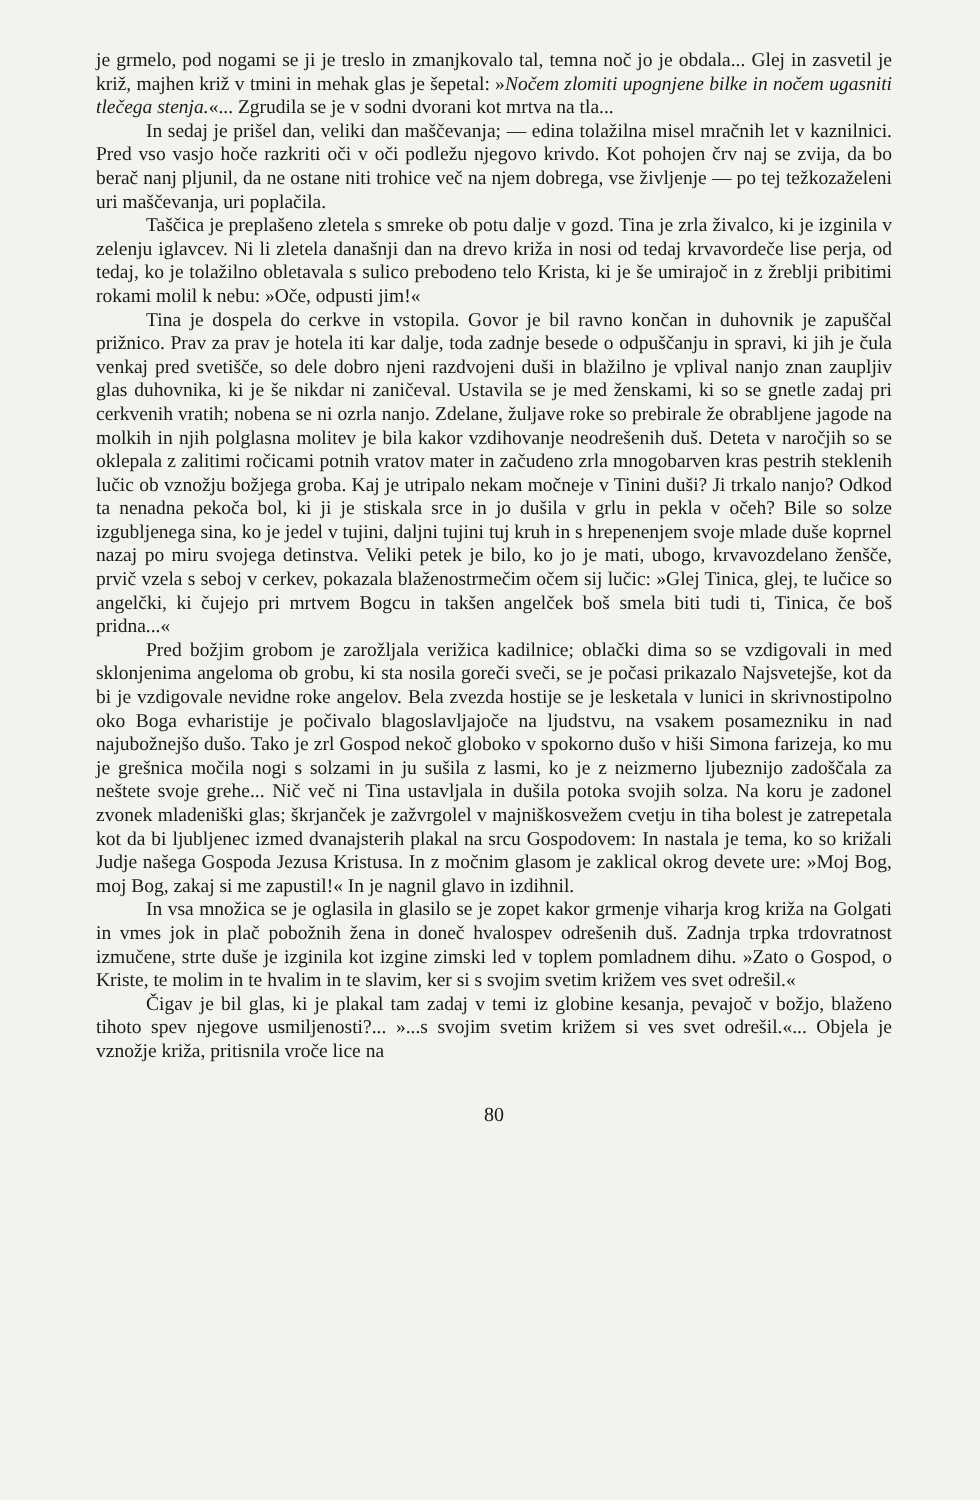je grmelo, pod nogami se ji je treslo in zmanjkovalo tal, temna noč jo je obdala... Glej in zasvetil je križ, majhen križ v tmini in mehak glas je šepetal: »Nočem zlomiti upognjene bilke in nočem ugasniti tlečega stenja.«... Zgrudila se je v sodni dvorani kot mrtva na tla...
In sedaj je prišel dan, veliki dan maščevanja; — edina tolažilna misel mračnih let v kaznilnici. Pred vso vasjo hoče razkriti oči v oči podležu njegovo krivdo. Kot pohojen črv naj se zvija, da bo berač nanj pljunil, da ne ostane niti trohice več na njem dobrega, vse življenje — po tej težkozaželeni uri maščevanja, uri poplačila.
Taščica je preplašeno zletela s smreke ob potu dalje v gozd. Tina je zrla živalco, ki je izginila v zelenju iglavcev. Ni li zletela današnji dan na drevo križa in nosi od tedaj krvavordeče lise perja, od tedaj, ko je tolažilno obletavala s sulico prebodeno telo Krista, ki je še umirajoč in z žreblji pribitimi rokami molil k nebu: »Oče, odpusti jim!«
Tina je dospela do cerkve in vstopila. Govor je bil ravno končan in duhovnik je zapuščal prižnico. Prav za prav je hotela iti kar dalje, toda zadnje besede o odpuščanju in spravi, ki jih je čula venkaj pred svetišče, so dele dobro njeni razdvojeni duši in blažilno je vplival nanjo znan zaupljiv glas duhovnika, ki je še nikdar ni zaničeval. Ustavila se je med ženskami, ki so se gnetle zadaj pri cerkvenih vratih; nobena se ni ozrla nanjo. Zdelane, žuljave roke so prebirale že obrabljene jagode na molkih in njih polglasna molitev je bila kakor vzdihovanje neodrešenih duš. Deteta v naročjih so se oklepala z zalitimi ročicami potnih vratov mater in začudeno zrla mnogobarven kras pestrih steklenih lučic ob vznožju božjega groba. Kaj je utripalo nekam močneje v Tinini duši? Ji trkalo nanjo? Odkod ta nenadna pekoča bol, ki ji je stiskala srce in jo dušila v grlu in pekla v očeh? Bile so solze izgubljenega sina, ko je jedel v tujini, daljni tujini tuj kruh in s hrepenenjem svoje mlade duše koprnel nazaj po miru svojega detinstva. Veliki petek je bilo, ko jo je mati, ubogo, krvavozdelano ženšče, prvič vzela s seboj v cerkev, pokazala blaženostrmečim očem sij lučic: »Glej Tinica, glej, te lučice so angelčki, ki čujejo pri mrtvem Bogcu in takšen angelček boš smela biti tudi ti, Tinica, če boš pridna...«
Pred božjim grobom je zarožljala verižica kadilnice; oblački dima so se vzdigovali in med sklonjenima angeloma ob grobu, ki sta nosila goreči sveči, se je počasi prikazalo Najsvetejše, kot da bi je vzdigovale nevidne roke angelov. Bela zvezda hostije se je lesketala v lunici in skrivnostipolno oko Boga evharistije je počivalo blagoslavljajoče na ljudstvu, na vsakem posamezniku in nad najubožnejšo dušo. Tako je zrl Gospod nekoč globoko v spokorno dušo v hiši Simona farizeja, ko mu je grešnica močila nogi s solzami in ju sušila z lasmi, ko je z neizmerno ljubeznijo zadoščala za neštete svoje grehe... Nič več ni Tina ustavljala in dušila potoka svojih solza. Na koru je zadonel zvonek mladeniški glas; škrjanček je zažvrgolel v majniškosvežem cvetju in tiha bolest je zatrepetala kot da bi ljubljenec izmed dvanajsterih plakal na srcu Gospodovem: In nastala je tema, ko so križali Judje našega Gospoda Jezusa Kristusa. In z močnim glasom je zaklical okrog devete ure: »Moj Bog, moj Bog, zakaj si me zapustil!« In je nagnil glavo in izdihnil.
In vsa množica se je oglasila in glasilo se je zopet kakor grmenje viharja krog križa na Golgati in vmes jok in plač pobožnih žena in doneč hvalospev odrešenih duš. Zadnja trpka trdovratnost izmučene, strte duše je izginila kot izgine zimski led v toplem pomladnem dihu. »Zato o Gospod, o Kriste, te molim in te hvalim in te slavim, ker si s svojim svetim križem ves svet odrešil.«
Čigav je bil glas, ki je plakal tam zadaj v temi iz globine kesanja, pevajoč v božjo, blaženo tihoto spev njegove usmiljenosti?... »...s svojim svetim križem si ves svet odrešil.«... Objela je vznožje križa, pritisnila vroče lice na
80